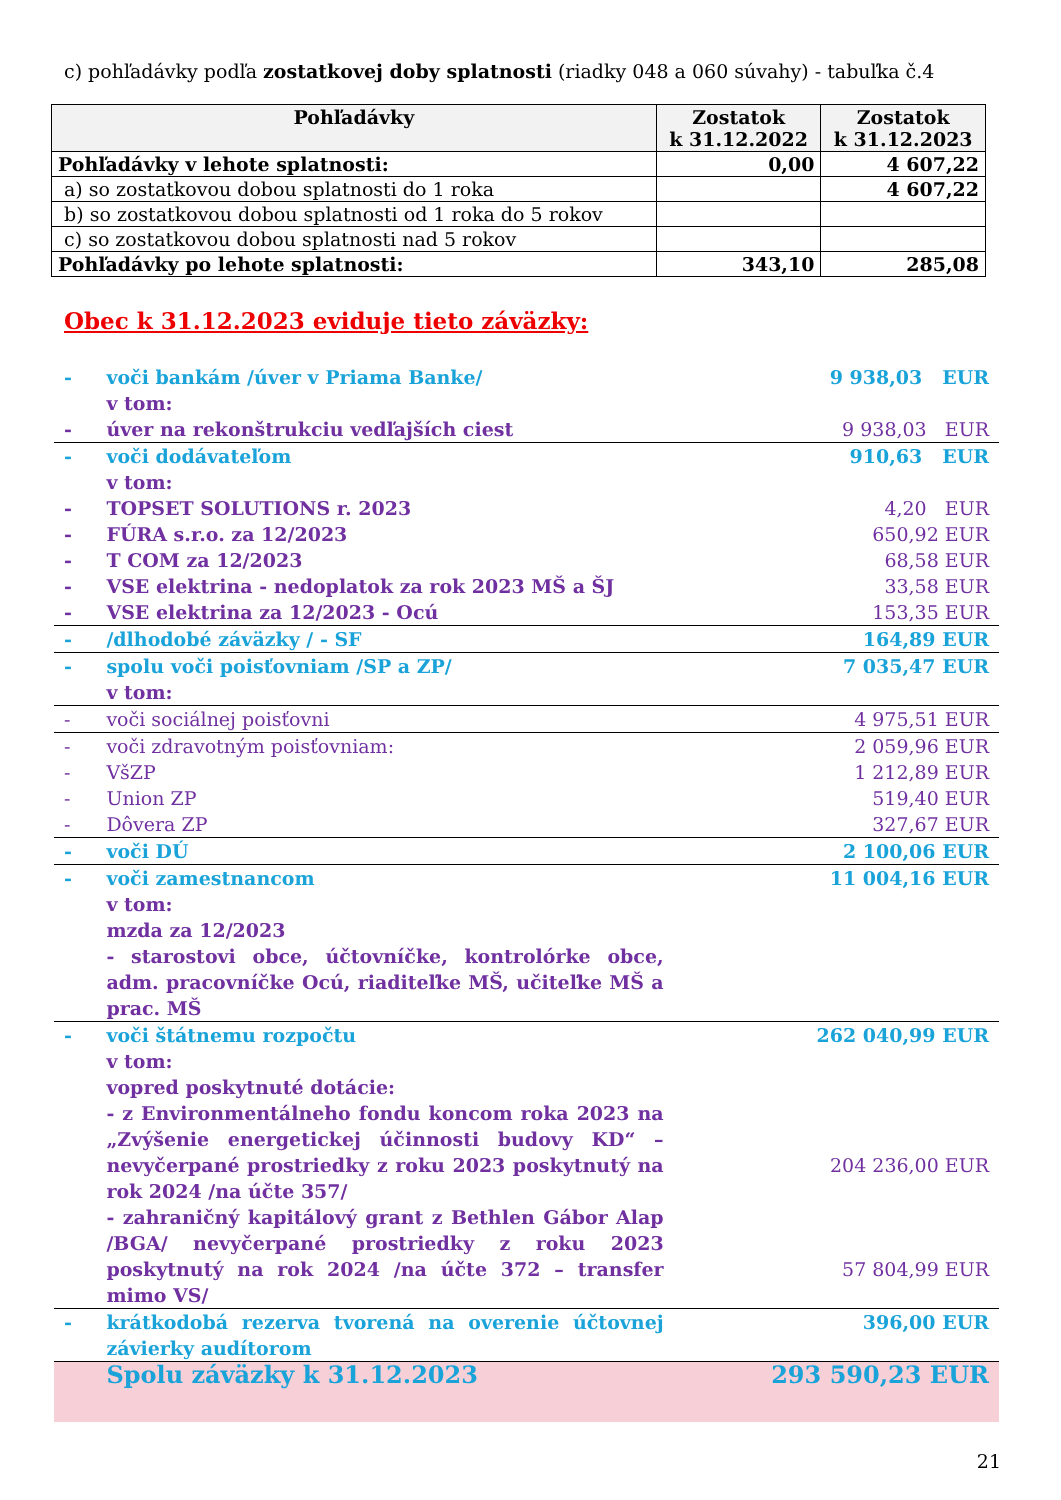c) pohľadávky podľa zostatkovej doby splatnosti (riadky 048 a 060 súvahy) - tabuľka č.4
| Pohľadávky | Zostatok k 31.12.2022 | Zostatok k 31.12.2023 |
| --- | --- | --- |
| Pohľadávky v lehote splatnosti: | 0,00 | 4 607,22 |
| a) so zostatkovou dobou splatnosti do 1 roka | | 4 607,22 |
| b) so zostatkovou dobou splatnosti od 1 roka do 5 rokov | | |
| c) so zostatkovou dobou splatnosti nad 5 rokov | | |
| Pohľadávky po lehote splatnosti: | 343,10 | 285,08 |
Obec k 31.12.2023 eviduje tieto záväzky:
| - | voči bankám /úver v Priama Banke/ | 9 938,03 EUR |
| | v tom: | |
| - | úver na rekonštrukciu vedľajších ciest | 9 938,03 EUR |
| - | voči dodávateľom | 910,63 EUR |
| | v tom: | |
| - | TOPSET SOLUTIONS r. 2023 | 4,20 EUR |
| - | FÚRA s.r.o. za 12/2023 | 650,92 EUR |
| - | T COM za 12/2023 | 68,58 EUR |
| - | VSE elektrina - nedoplatok za rok 2023 MŠ a ŠJ | 33,58 EUR |
| - | VSE elektrina za 12/2023 - Ocú | 153,35 EUR |
| - | /dlhodobé záväzky / - SF | 164,89 EUR |
| - | spolu voči poisťovniam /SP a ZP/ | 7 035,47 EUR |
| | v tom: | |
| - | voči sociálnej poisťovni | 4 975,51 EUR |
| - | voči zdravotným poisťovniam: | 2 059,96 EUR |
| - | VšZP | 1 212,89 EUR |
| - | Union ZP | 519,40 EUR |
| - | Dôvera ZP | 327,67 EUR |
| - | voči DÚ | 2 100,06 EUR |
| - | voči zamestnancom | 11 004,16 EUR |
| | v tom: mzda za 12/2023 - starostovi obce, účtovníčke, kontrolórke obce, adm. pracovníčke Ocú, riaditeľke MŠ, učiteľke MŠ a prac. MŠ | |
| - | voči štátnemu rozpočtu | 262 040,99 EUR |
| | v tom: vopred poskytnuté dotácie: - z Environmentálneho fondu koncom roka 2023 na „Zvýšenie energetickej účinnosti budovy KD“ – nevyčerpané prostriedky z roku 2023 poskytnutý na rok 2024 /na účte 357/ | 204 236,00 EUR |
| | - zahraničný kapitálový grant z Bethlen Gábor Alap /BGA/ nevyčerpané prostriedky z roku 2023 poskytnutý na rok 2024 /na účte 372 – transfer mimo VS/ | 57 804,99 EUR |
| - | krátkodobá rezerva tvorená na overenie účtovnej závierky audítorom | 396,00 EUR |
| | Spolu záväzky k 31.12.2023 | 293 590,23 EUR |
21